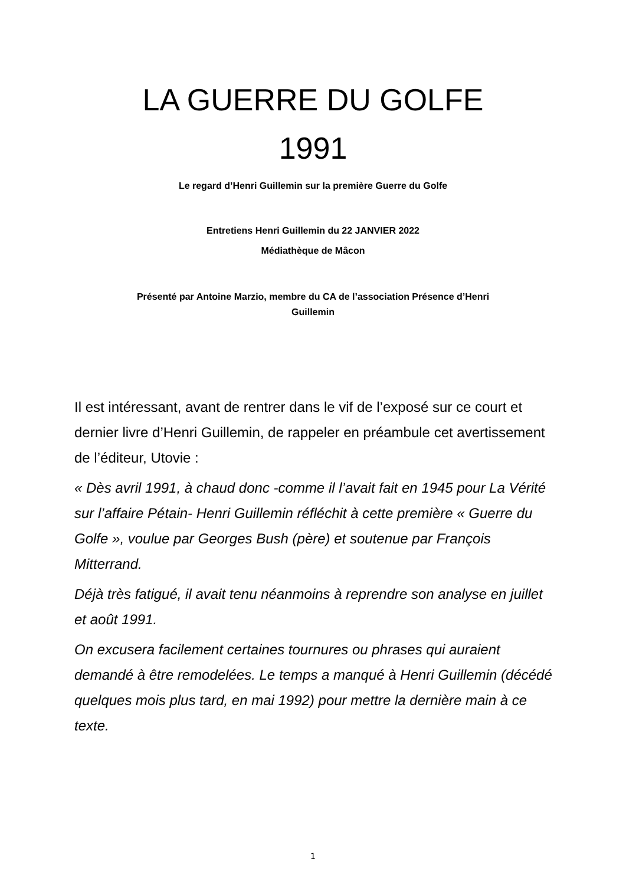LA GUERRE DU GOLFE
1991
Le regard d’Henri Guillemin sur la première Guerre du Golfe
Entretiens Henri Guillemin du 22 JANVIER 2022
Médiathèque de Mâcon
Présenté par Antoine Marzio, membre du CA de l’association Présence d’Henri
Guillemin
Il est intéressant, avant de rentrer dans le vif de l’exposé sur ce court et dernier livre d’Henri Guillemin, de rappeler en préambule cet avertissement de l’éditeur, Utovie :
« Dès avril 1991, à chaud donc -comme il l’avait fait en 1945 pour La Vérité sur l’affaire Pétain- Henri Guillemin réfléchit à cette première « Guerre du Golfe », voulue par Georges Bush (père) et soutenue par François Mitterrand.
Déjà très fatigué, il avait tenu néanmoins à reprendre son analyse en juillet et août 1991.
On excusera facilement certaines tournures ou phrases qui auraient demandé à être remodelées. Le temps a manqué à Henri Guillemin (décédé quelques mois plus tard, en mai 1992) pour mettre la dernière main à ce texte.
1